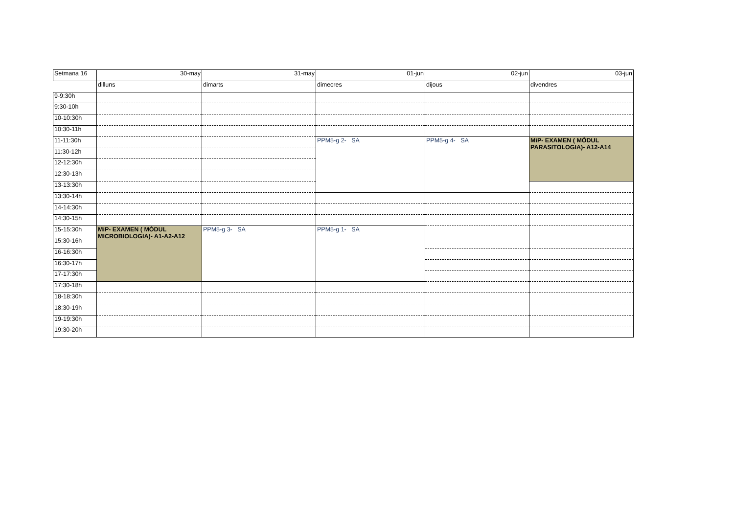| Setmana 16 | 30-may | 31-may | 01-jun | 02-jun | 03-jun |
| | dilluns | dimarts | dimecres | dijous | divendres |
| 9-9:30h | | | | | |
| 9:30-10h | | | | | |
| 10-10:30h | | | | | |
| 10:30-11h | | | | | |
| 11-11:30h | | | PPM5-g 2- SA | PPM5-g 4- SA | MiP- EXAMEN ( MÒDUL PARASITOLOGIA)- A12-A14 |
| 11:30-12h | | | | | |
| 12-12:30h | | | | | |
| 12:30-13h | | | | | |
| 13-13:30h | | | | | |
| 13:30-14h | | | | | |
| 14-14:30h | | | | | |
| 14:30-15h | | | | | |
| 15-15:30h | MiP- EXAMEN ( MÒDUL MICROBIOLOGIA)- A1-A2-A12 | PPM5-g 3- SA | PPM5-g 1- SA | | |
| 15:30-16h | | | | | |
| 16-16:30h | | | | | |
| 16:30-17h | | | | | |
| 17-17:30h | | | | | |
| 17:30-18h | | | | | |
| 18-18:30h | | | | | |
| 18:30-19h | | | | | |
| 19-19:30h | | | | | |
| 19:30-20h | | | | | |